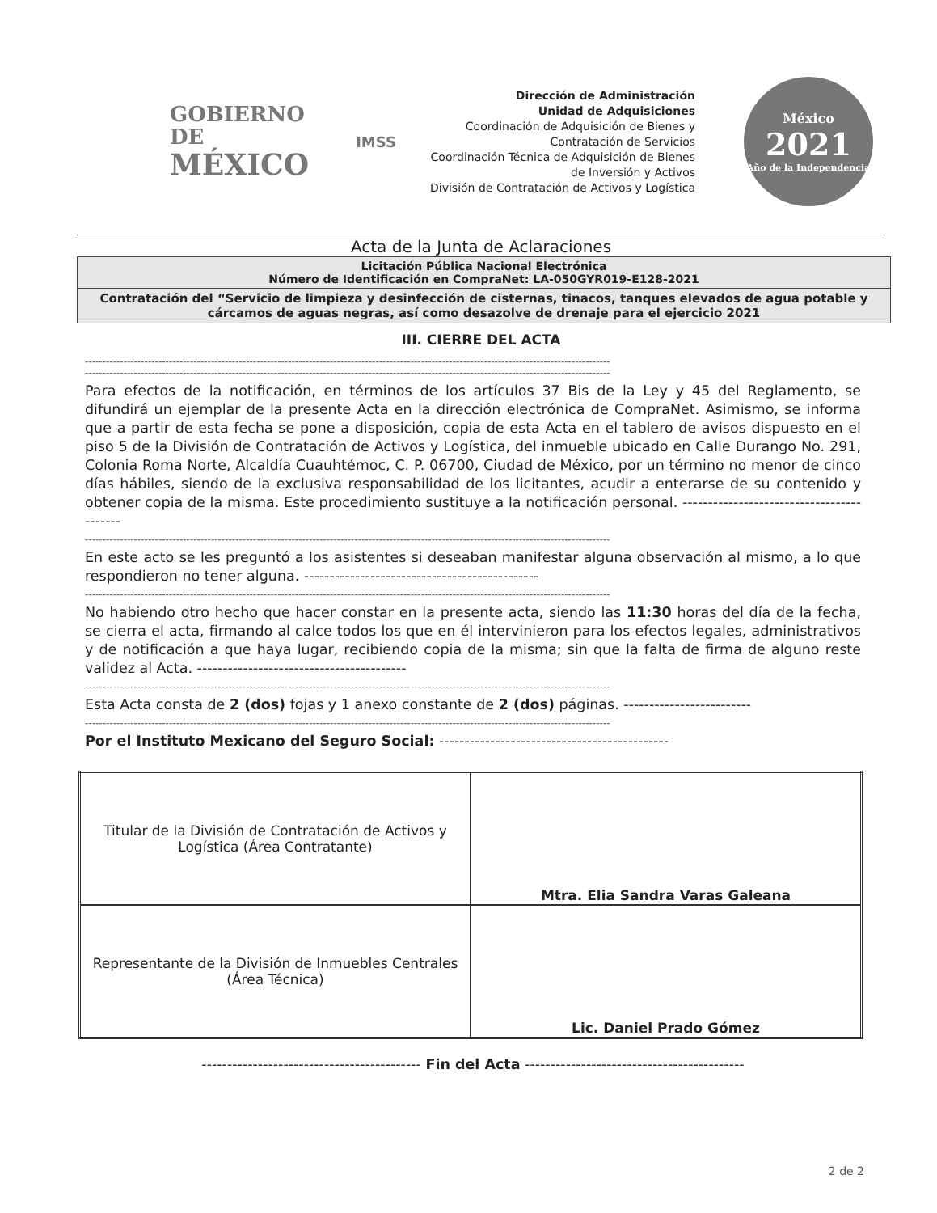GOBIERNO DE
MÉXICO
IMSS
Dirección de Administración
Unidad de Adquisiciones
Coordinación de Adquisición de Bienes y Contratación de Servicios
Coordinación Técnica de Adquisición de Bienes de Inversión y Activos
División de Contratación de Activos y Logística
México
2021
Año de la Independencia
Acta de la Junta de Aclaraciones
Licitación Pública Nacional Electrónica
Número de Identificación en CompraNet: LA-050GYR019-E128-2021
Contratación del “Servicio de limpieza y desinfección de cisternas, tinacos, tanques elevados de agua potable y cárcamos de aguas negras, así como desazolve de drenaje para el ejercicio 2021
III. CIERRE DEL ACTA
------------------------------------------------------------------------------------------------------------------------------------------------------
------------------------------------------------------------------------------------------------------------------------------------------------------
Para efectos de la notificación, en términos de los artículos 37 Bis de la Ley y 45 del Reglamento, se difundirá un ejemplar de la presente Acta en la dirección electrónica de CompraNet. Asimismo, se informa que a partir de esta fecha se pone a disposición, copia de esta Acta en el tablero de avisos dispuesto en el piso 5 de la División de Contratación de Activos y Logística, del inmueble ubicado en Calle Durango No. 291, Colonia Roma Norte, Alcaldía Cuauhtémoc, C. P. 06700, Ciudad de México, por un término no menor de cinco días hábiles, siendo de la exclusiva responsabilidad de los licitantes, acudir a enterarse de su contenido y obtener copia de la misma. Este procedimiento sustituye a la notificación personal. ------------------------------------------
------------------------------------------------------------------------------------------------------------------------------------------------------
En este acto se les preguntó a los asistentes si deseaban manifestar alguna observación al mismo, a lo que respondieron no tener alguna. ----------------------------------------------
------------------------------------------------------------------------------------------------------------------------------------------------------
No habiendo otro hecho que hacer constar en la presente acta, siendo las 11:30 horas del día de la fecha, se cierra el acta, firmando al calce todos los que en él intervinieron para los efectos legales, administrativos y de notificación a que haya lugar, recibiendo copia de la misma; sin que la falta de firma de alguno reste validez al Acta. -----------------------------------------
------------------------------------------------------------------------------------------------------------------------------------------------------
Esta Acta consta de 2 (dos) fojas y 1 anexo constante de 2 (dos) páginas. -------------------------
------------------------------------------------------------------------------------------------------------------------------------------------------
Por el Instituto Mexicano del Seguro Social: ---------------------------------------------
| Titular de la División de Contratación de Activos y Logística (Área Contratante) | Mtra. Elia Sandra Varas Galeana |
| Representante de la División de Inmuebles Centrales (Área Técnica) | Lic. Daniel Prado Gómez |
------------------------------------------- Fin del Acta -------------------------------------------
2 de 2